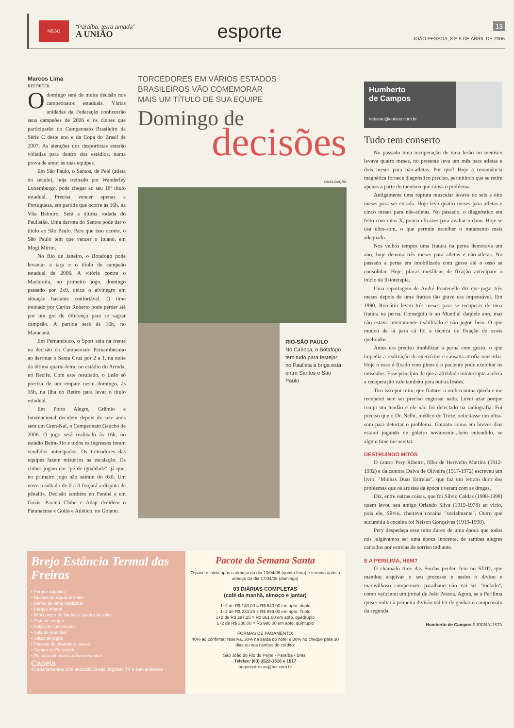NEGO
“Paraíba, terra amada”
A UNIÃO
esporte
13
JOÃO PESSOA, 8 E 9 DE ABRIL DE 2006
Marcos Lima
REPÓRTER
O domingo será de muita decisão nos campeonatos estaduais. Várias unidades da Federação conhecerão seus campeões de 2006 e os clubes que participarão do Campeonato Brasileiro da Série C deste ano e da Copa do Brasil de 2007. As atenções dos desportistas estarão voltadas para dentro dos estádios, numa prova de amor às suas equipes.
Em São Paulo, o Santos, de Pelé (atleta do século), hoje treinado por Wanderley Luxemburgo, pode chegar ao seu 16º título estadual. Precisa vencer apenas a Portuguesa, em partida que ocorre às 16h, na Vila Belmiro. Será a última rodada do Paulistão. Uma derrota do Santos pode dar o título ao São Paulo. Para que isso ocorra, o São Paulo tem que vencer o Ituano, em Mogi Mirim.
No Rio de Janeiro, o Botafogo pode levantar a taça e o título de campeão estadual de 2006. A vitória contra o Madureira, no primeiro jogo, domingo passado por 2x0, deixa o alvinegro em situação bastante confortável. O time treinado por Carlos Roberto pode perder até por um gol de diferença para se sagrar campeão. A partida será às 16h, no Maracanã.
Em Pernambuco, o Sport saiu na frente na decisão do Campeonato Pernambucano ao derrotar o Santa Cruz por 2 a 1, na noite da última quarta-feira, no estádio do Arruda, no Recife. Com este resultado, o Leão só precisa de um empate neste domingo, às 16h, na Ilha do Retiro para levar o título estadual.
Em Porto Alegre, Grêmio e Internacional decidem depois de sete anos sem um Gren-Nal, o Campeonato Gaúcho de 2006. O jogo será realizado às 16h, no estádio Beira-Rio e todos os ingressos foram vendidos antecipados. Os treinadores das equipes fazem mistérios na escalação. Os clubes jogam em "pé de igualdade", já que, no primeiro jogo não sairam do 0x0. Um novo resultado de 0 a 0 forçará a disputa de pênaltis. Decisão também no Paraná e em Goiás. Paraná Clube e Adap decidem o Paranaense e Goiás e Atlético, no Goiano.
TORCEDORES EM VÁRIOS ESTADOS
BRASILEIROS VÃO COMEMORAR
MAIS UM TÍTULO DE SUA EQUIPE
Domingo de
decisões
DIVULGAÇÃO
RIO-SÃO PAULO
No Carioca, o Botafogo tem tudo para festejar; no Paulista a briga está entre Santos e São Paulo
Humberto
de Campos
redacao@auniao.com.br
Tudo tem conserto
No passado uma recuperação de uma lesão no menisco levava quatro meses, no presente leva um mês para atletas e dois meses para não-atletas. Por que? Hoje a ressonância magnética fornece diagnóstico preciso, permitindo que se retire apenas a parte do menisco que causa o problema.
Antigamente uma ruptura muscular levava de seis a oito meses para ser curada. Hoje leva quatro meses para atletas e cinco meses para não-atletas. No passado, o diagnóstico era feito com raios X, pouco eficazes para avaliar o dano. Hoje se usa ultra-som, o que permite escolher o tratamento mais adequado.
Nos velhos tempos uma fratura na perna demorava um ano, hoje demora três meses para atletas e não-atletas. No passado a perna era imobilizada com gesso até o osso se consolidar. Hoje, placas metálicas de fixação antecipam o início da fisioterapia.
Uma reportagem de André Fontenelle diz que jogar três meses depois de uma fratura tão grave era impensável. Em 1990, Romário levou três meses para se recuperar de uma fratura na perna. Conseguiu ir ao Mundial daquele ano, mas não estava inteiramente reabilitado e não jogou bem. O que mudou de lá para cá foi a técnica de fixação de ossos quebrados.
Antes era preciso imobilizar a perna com gesso, o que impedia a realização de exercícios e causava atrofia muscular. Hoje o osso é fixado com pinos e o paciente pode exercitar os músculos. Esse princípio de que a atividade ininterrupta acelera a recuperação vale também para outras lesões.
Tiro isso por mim, que fraturei o ombro numa queda e me recuperei sem ser preciso engessar nada. Levei azar porque rompi um tendão e ele não foi detectado na radiografia. Foi preciso que o Dr. Nelbi, médico do Treze, solicitasse um ultra-som para detectar o problema. Garanto como em breves dias estarei jogando de goleiro novamente...bem entendido, se algum time me aceitar.
DESTRUINDO MITOS
O cantor Pery Ribeiro, filho de Herivelto Martins (1912-1992) e da cantora Dalva de Oliveira (1917-1972) escreveu um livro, "Minhas Duas Estrelas", que faz um retrato duro dos problemas que os artistas da época tiveram com as drogas.
Diz, entre outras coisas, que foi Sílvio Caldas (1908-1998) quem levou seu amigo Orlando Silva (1915-1978) ao vício, pois ele, Sílvio, cheirava cocaína "socialmente". Outro que sucumbiu à cocaína foi Nelson Gonçalves (1919-1998).
Pery despedaça esse mito áureo de uma época que todos nós julgávamos ser uma época inocente, de sambas alegres cantados por estrelas de sorriso radiante.
E A PERILIMA, HEM?
O chamado time das Sordas perdeu feio no STJD, que mandou arquivar o seu processo e assim o divino e maravilhoso campeonato paraibano não vai ser "melado", como vaticinou um jornal de João Pessoa. Agora, se a Perilima quiser voltar à primeira divisão vai ter de ganhar o campeonato da segunda.
Humberto de Campos É JORNALISTA
Brejo Estância Termal das Freiras
• Parque aquático
• Duchas de águas termais
• Banho de lama medicinal
• Parque infantil
• Mini campo de futebol e quadra de vôlei
• Pista de cooper
• Salão de convenções
• Sala de reuniões
• Salão de jogos
• Passeio de charrete e cavalo
• Campo de Paissandu
• Restaurante com cardápio regional
Capela
45 apartamentos com ar-condicionado, frigobar, TV e som ambiente
Pacote da Semana Santa
O pacote inicia após o almoço do dia 13/04/06 (quinta-feira) e termina após o almoço do dia 17/04/06 (domingo)
03 DIÁRIAS COMPLETAS
(café da manhã, almoço e jantar)
1+2 de R$ 180,00 = R$ 540,00 em apto. duplo
1+2 de R$ 233,25 = R$ 699,00 em apto. Triplo
1+2 de R$ 287,25 = R$ 861,00 em apto. quádruplo
1+2 de R$ 330,00 = R$ 990,00 em apto. quíntuplo
FORMAS DE PAGAMENTO:
40% ao confirmar reserva, 30% na saída do hotel e 30% no cheque para 30 dias ou nos cartões de crédito:
São João do Rio do Peixe - Paraíba - Brasil
Telefax: (83) 3522-1516 e 1517
brejodasfreiras@bol.com.br